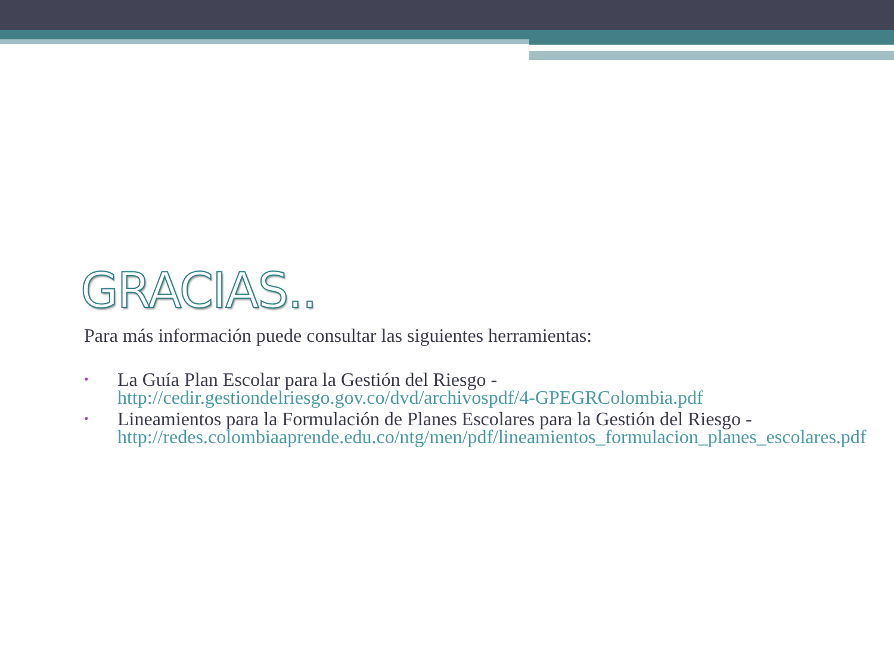GRACIAS..
Para más información puede consultar las siguientes herramientas:
• La Guía Plan Escolar para la Gestión del Riesgo - http://cedir.gestiondelriesgo.gov.co/dvd/archivospdf/4-GPEGRColombia.pdf
• Lineamientos para la Formulación de Planes Escolares para la Gestión del Riesgo - http://redes.colombiaaprende.edu.co/ntg/men/pdf/lineamientos_formulacion_planes_escolares.pdf